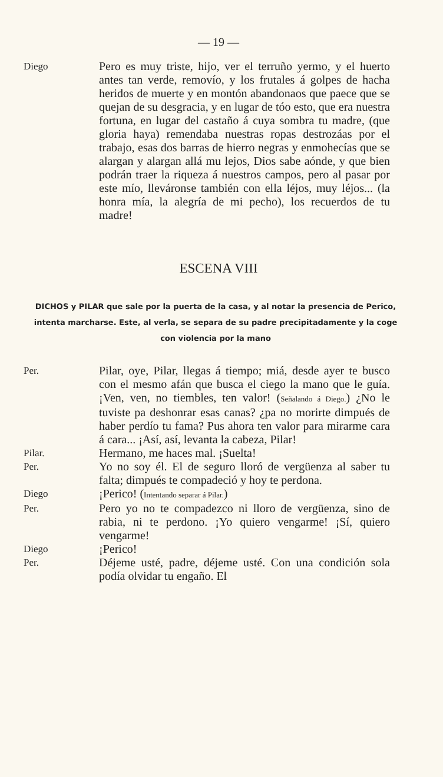— 19 —
Diego
Pero es muy triste, hijo, ver el terruño yermo, y el huerto antes tan verde, removío, y los frutales á golpes de hacha heridos de muerte y en montón abandonaos que paece que se quejan de su desgracia, y en lugar de tóo esto, que era nuestra fortuna, en lugar del castaño á cuya sombra tu madre, (que gloria haya) remendaba nuestras ropas destrozáas por el trabajo, esas dos barras de hierro negras y enmohecías que se alargan y alargan allá mu lejos, Dios sabe aónde, y que bien podrán traer la riqueza á nuestros campos, pero al pasar por este mío, lleváronse también con ella léjos, muy léjos... (la honra mía, la alegría de mi pecho), los recuerdos de tu madre!
ESCENA VIII
DICHOS y PILAR que sale por la puerta de la casa, y al notar la presencia de Perico, intenta marcharse. Este, al verla, se separa de su padre precipitadamente y la coge con violencia por la mano
Per.
Pilar, oye, Pilar, llegas á tiempo; miá, desde ayer te busco con el mesmo afán que busca el ciego la mano que le guía. ¡Ven, ven, no tiembles, ten valor! (Señalando á Diego.) ¿No le tuviste pa deshonrar esas canas? ¿pa no morirte dimpués de haber perdío tu fama? Pus ahora ten valor para mirarme cara á cara... ¡Así, así, levanta la cabeza, Pilar!
Pilar.
Hermano, me haces mal. ¡Suelta!
Per.
Yo no soy él. El de seguro lloró de vergüenza al saber tu falta; dimpués te compadeció y hoy te perdona.
Diego
¡Perico! (Intentando separar á Pilar.)
Per.
Pero yo no te compadezco ni lloro de vergüenza, sino de rabia, ni te perdono. ¡Yo quiero vengarme! ¡Sí, quiero vengarme!
Diego
¡Perico!
Per.
Déjeme usté, padre, déjeme usté. Con una condición sola podía olvidar tu engaño. El